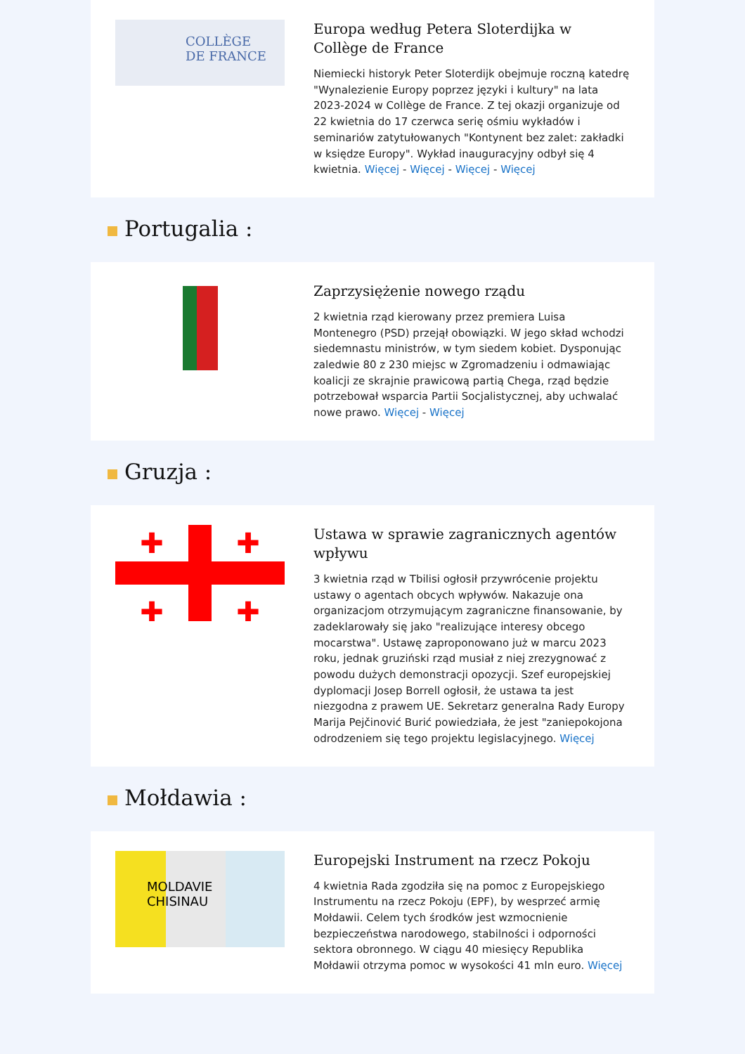COLLÈGE
DE FRANCE
Europa według Petera Sloterdijka w Collège de France
Niemiecki historyk Peter Sloterdijk obejmuje roczną katedrę "Wynalezienie Europy poprzez języki i kultury" na lata 2023-2024 w Collège de France. Z tej okazji organizuje od 22 kwietnia do 17 czerwca serię ośmiu wykładów i seminariów zatytułowanych "Kontynent bez zalet: zakładki w księdze Europy". Wykład inauguracyjny odbył się 4 kwietnia. Więcej - Więcej - Więcej - Więcej
Portugalia :
Zaprzysiężenie nowego rządu
2 kwietnia rząd kierowany przez premiera Luisa Montenegro (PSD) przejął obowiązki. W jego skład wchodzi siedemnastu ministrów, w tym siedem kobiet. Dysponując zaledwie 80 z 230 miejsc w Zgromadzeniu i odmawiając koalicji ze skrajnie prawicową partią Chega, rząd będzie potrzebował wsparcia Partii Socjalistycznej, aby uchwalać nowe prawo. Więcej - Więcej
Gruzja :
✚
✚
✚
✚
Ustawa w sprawie zagranicznych agentów wpływu
3 kwietnia rząd w Tbilisi ogłosił przywrócenie projektu ustawy o agentach obcych wpływów. Nakazuje ona organizacjom otrzymującym zagraniczne finansowanie, by zadeklarowały się jako "realizujące interesy obcego mocarstwa". Ustawę zaproponowano już w marcu 2023 roku, jednak gruziński rząd musiał z niej zrezygnować z powodu dużych demonstracji opozycji. Szef europejskiej dyplomacji Josep Borrell ogłosił, że ustawa ta jest niezgodna z prawem UE. Sekretarz generalna Rady Europy Marija Pejčinović Burić powiedziała, że jest "zaniepokojona odrodzeniem się tego projektu legislacyjnego. Więcej
Mołdawia :
MOLDAVIE
CHISINAU
Europejski Instrument na rzecz Pokoju
4 kwietnia Rada zgodziła się na pomoc z Europejskiego Instrumentu na rzecz Pokoju (EPF), by wesprzeć armię Mołdawii. Celem tych środków jest wzmocnienie bezpieczeństwa narodowego, stabilności i odporności sektora obronnego. W ciągu 40 miesięcy Republika Mołdawii otrzyma pomoc w wysokości 41 mln euro. Więcej